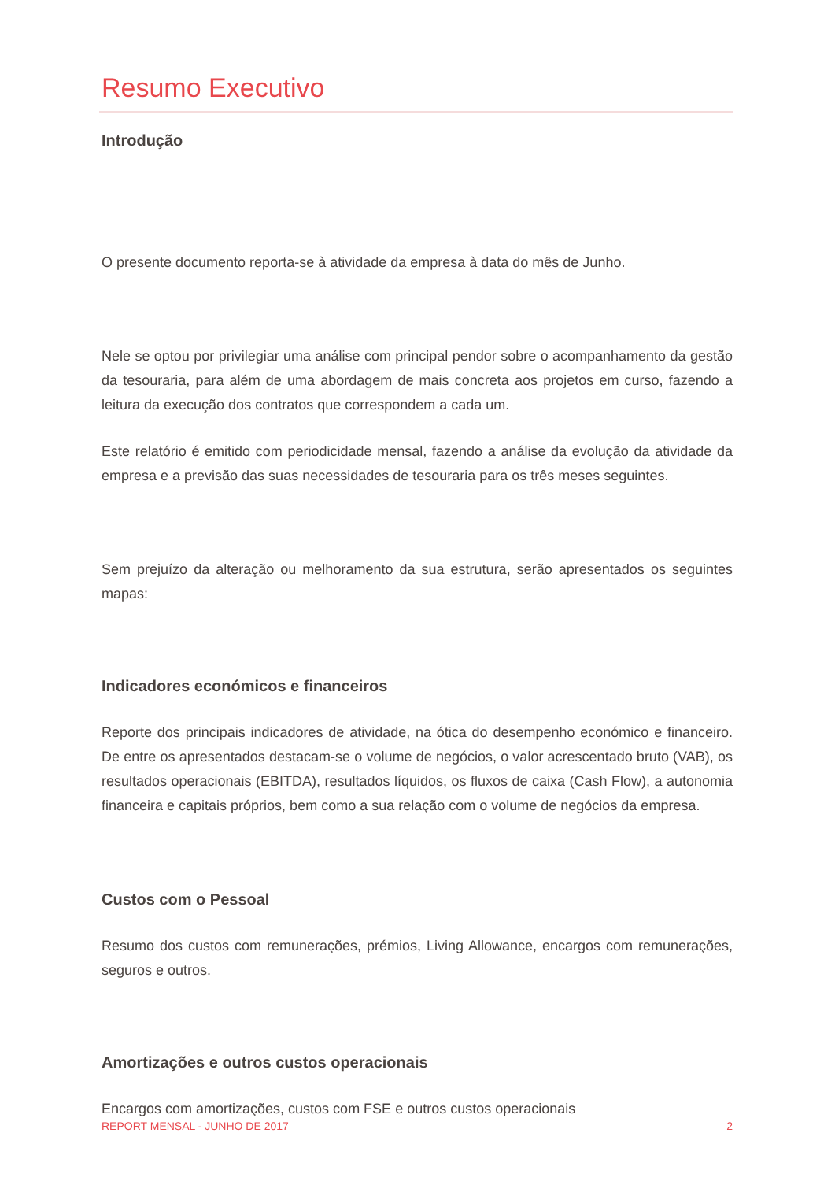Resumo Executivo
Introdução
O presente documento reporta-se à atividade da empresa à data do mês de Junho.
Nele se optou por privilegiar uma análise com principal pendor sobre o acompanhamento da gestão da tesouraria, para além de uma abordagem de mais concreta aos projetos em curso, fazendo a leitura da execução dos contratos que correspondem a cada um.
Este relatório é emitido com periodicidade mensal, fazendo a análise da evolução da atividade da empresa e a previsão das suas necessidades de tesouraria para os três meses seguintes.
Sem prejuízo da alteração ou melhoramento da sua estrutura, serão apresentados os seguintes mapas:
Indicadores económicos e financeiros
Reporte dos principais indicadores de atividade, na ótica do desempenho económico e financeiro. De entre os apresentados destacam-se o volume de negócios, o valor acrescentado bruto (VAB), os resultados operacionais (EBITDA), resultados líquidos, os fluxos de caixa (Cash Flow), a autonomia financeira e capitais próprios, bem como a sua relação com o volume de negócios da empresa.
Custos com o Pessoal
Resumo dos custos com remunerações, prémios, Living Allowance, encargos com remunerações, seguros e outros.
Amortizações e outros custos operacionais
Encargos com amortizações, custos com FSE e outros custos operacionais
REPORT MENSAL - JUNHO DE 2017 2